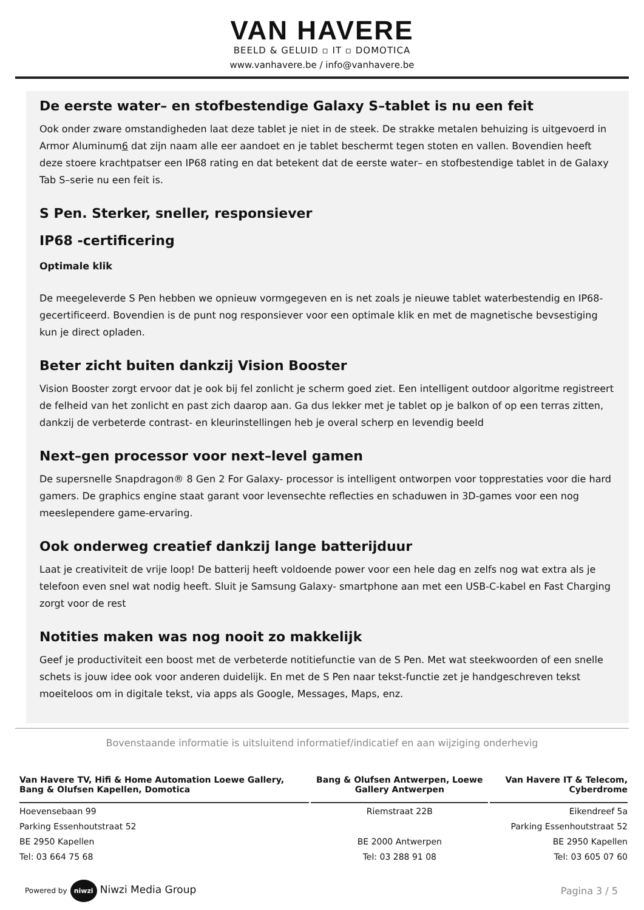VAN HAVERE
BEELD & GELUID ▫ IT ▫ DOMOTICA
www.vanhavere.be / info@vanhavere.be
De eerste water– en stofbestendige Galaxy S–tablet is nu een feit
Ook onder zware omstandigheden laat deze tablet je niet in de steek. De strakke metalen behuizing is uitgevoerd in Armor Aluminum6 dat zijn naam alle eer aandoet en je tablet beschermt tegen stoten en vallen. Bovendien heeft deze stoere krachtpatser een IP68 rating en dat betekent dat de eerste water– en stofbestendige tablet in de Galaxy Tab S–serie nu een feit is.
S Pen. Sterker, sneller, responsiever
IP68 -certificering
Optimale klik
De meegeleverde S Pen hebben we opnieuw vormgegeven en is net zoals je nieuwe tablet waterbestendig en IP68-gecertificeerd. Bovendien is de punt nog responsiever voor een optimale klik en met de magnetische bevsestiging kun je direct opladen.
Beter zicht buiten dankzij Vision Booster
Vision Booster zorgt ervoor dat je ook bij fel zonlicht je scherm goed ziet. Een intelligent outdoor algoritme registreert de felheid van het zonlicht en past zich daarop aan. Ga dus lekker met je tablet op je balkon of op een terras zitten, dankzij de verbeterde contrast- en kleurinstellingen heb je overal scherp en levendig beeld
Next–gen processor voor next–level gamen
De supersnelle Snapdragon® 8 Gen 2 For Galaxy- processor is intelligent ontworpen voor topprestaties voor die hard gamers. De graphics engine staat garant voor levensechte reflecties en schaduwen in 3D-games voor een nog meeslependere game-ervaring.
Ook onderweg creatief dankzij lange batterijduur
Laat je creativiteit de vrije loop! De batterij heeft voldoende power voor een hele dag en zelfs nog wat extra als je telefoon even snel wat nodig heeft. Sluit je Samsung Galaxy- smartphone aan met een USB-C-kabel en Fast Charging zorgt voor de rest
Notities maken was nog nooit zo makkelijk
Geef je productiviteit een boost met de verbeterde notitiefunctie van de S Pen. Met wat steekwoorden of een snelle schets is jouw idee ook voor anderen duidelijk. En met de S Pen naar tekst-functie zet je handgeschreven tekst moeiteloos om in digitale tekst, via apps als Google, Messages, Maps, enz.
Bovenstaande informatie is uitsluitend informatief/indicatief en aan wijziging onderhevig
| Van Havere TV, Hifi & Home Automation Loewe Gallery, Bang & Olufsen Kapellen, Domotica | Bang & Olufsen Antwerpen, Loewe Gallery Antwerpen | Van Havere IT & Telecom, Cyberdrome |
| --- | --- | --- |
| Hoevensebaan 99 | Riemstraat 22B | Eikendreef 5a |
| Parking Essenhoutstraat 52 | | Parking Essenhoutstraat 52 |
| BE 2950 Kapellen | BE 2000 Antwerpen | BE 2950 Kapellen |
| Tel: 03 664 75 68 | Tel: 03 288 91 08 | Tel: 03 605 07 60 |
Powered by niwzi Niwzi Media Group
Pagina 3 / 5